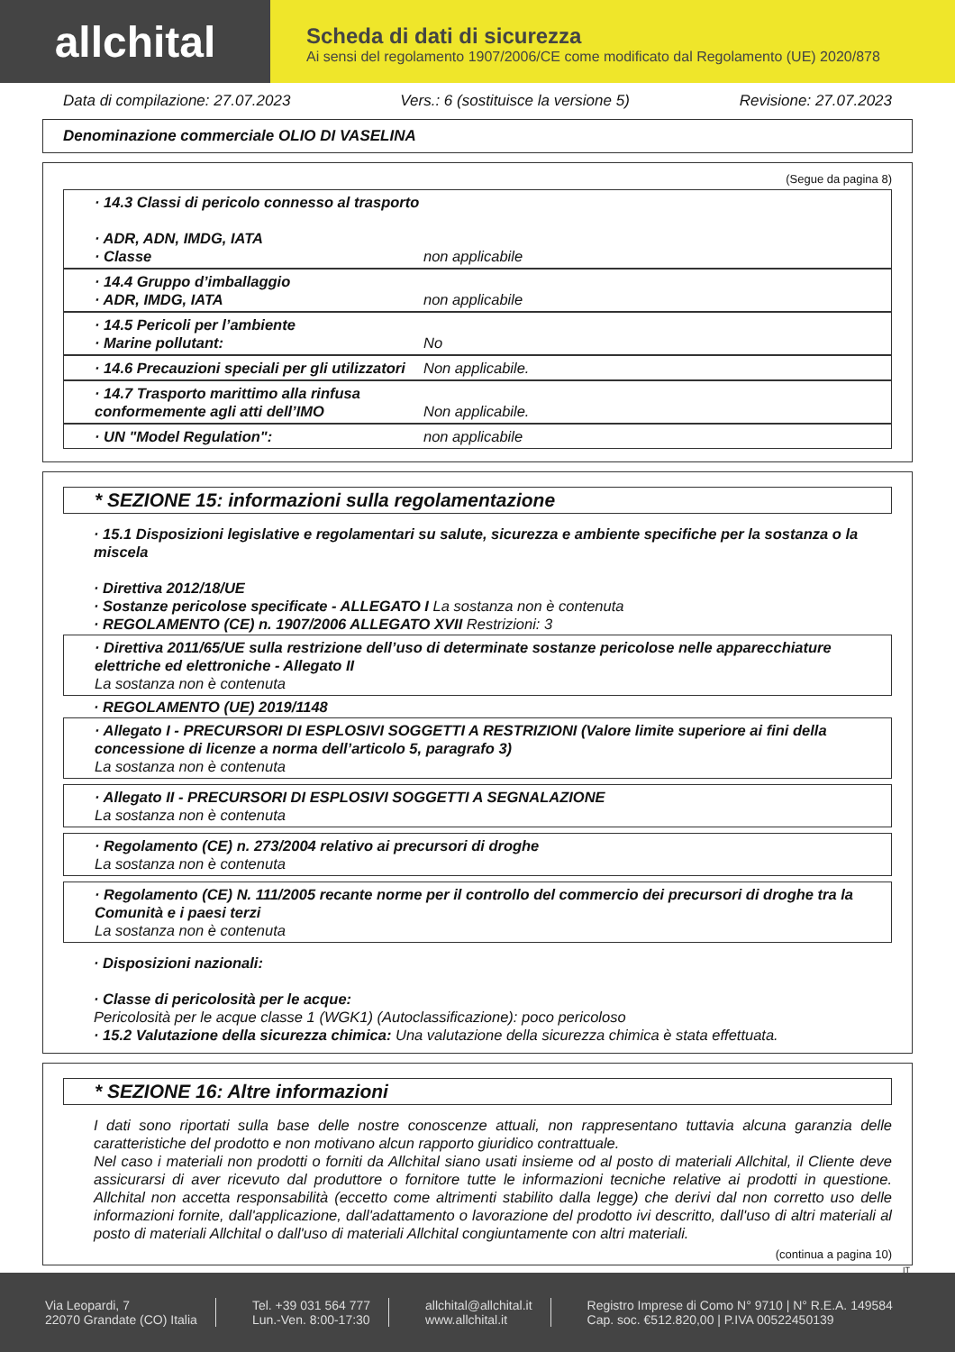allchital
Scheda di dati di sicurezza
Ai sensi del regolamento 1907/2006/CE come modificato dal Regolamento (UE) 2020/878
Data di compilazione: 27.07.2023 Vers.: 6 (sostituisce la versione 5) Revisione: 27.07.2023
Denominazione commerciale OLIO DI VASELINA
(Segue da pagina 8)
· 14.3 Classi di pericolo connesso al trasporto
· ADR, ADN, IMDG, IATA
· Classe non applicabile
· 14.4 Gruppo d’imballaggio
· ADR, IMDG, IATA non applicabile
· 14.5 Pericoli per l’ambiente
· Marine pollutant: No
· 14.6 Precauzioni speciali per gli utilizzatori Non applicabile.
· 14.7 Trasporto marittimo alla rinfusa
conformemente agli atti dell’IMO Non applicabile.
· UN "Model Regulation": non applicabile
* SEZIONE 15: informazioni sulla regolamentazione
· 15.1 Disposizioni legislative e regolamentari su salute, sicurezza e ambiente specifiche per la sostanza o la miscela
· Direttiva 2012/18/UE
· Sostanze pericolose specificate - ALLEGATO I La sostanza non è contenuta
· REGOLAMENTO (CE) n. 1907/2006 ALLEGATO XVII Restrizioni: 3
· Direttiva 2011/65/UE sulla restrizione dell’uso di determinate sostanze pericolose nelle apparecchiature elettriche ed elettroniche - Allegato II
La sostanza non è contenuta
· REGOLAMENTO (UE) 2019/1148
· Allegato I - PRECURSORI DI ESPLOSIVI SOGGETTI A RESTRIZIONI (Valore limite superiore ai fini della concessione di licenze a norma dell’articolo 5, paragrafo 3)
La sostanza non è contenuta
· Allegato II - PRECURSORI DI ESPLOSIVI SOGGETTI A SEGNALAZIONE
La sostanza non è contenuta
· Regolamento (CE) n. 273/2004 relativo ai precursori di droghe
La sostanza non è contenuta
· Regolamento (CE) N. 111/2005 recante norme per il controllo del commercio dei precursori di droghe tra la Comunità e i paesi terzi
La sostanza non è contenuta
· Disposizioni nazionali:
· Classe di pericolosità per le acque:
Pericolosità per le acque classe 1 (WGK1) (Autoclassificazione): poco pericoloso
· 15.2 Valutazione della sicurezza chimica: Una valutazione della sicurezza chimica è stata effettuata.
* SEZIONE 16: Altre informazioni
I dati sono riportati sulla base delle nostre conoscenze attuali, non rappresentano tuttavia alcuna garanzia delle caratteristiche del prodotto e non motivano alcun rapporto giuridico contrattuale.
Nel caso i materiali non prodotti o forniti da Allchital siano usati insieme od al posto di materiali Allchital, il Cliente deve assicurarsi di aver ricevuto dal produttore o fornitore tutte le informazioni tecniche relative ai prodotti in questione. Allchital non accetta responsabilità (eccetto come altrimenti stabilito dalla legge) che derivi dal non corretto uso delle informazioni fornite, dall'applicazione, dall'adattamento o lavorazione del prodotto ivi descritto, dall'uso di altri materiali al posto di materiali Allchital o dall'uso di materiali Allchital congiuntamente con altri materiali.
(continua a pagina 10)
IT
Via Leopardi, 7
22070 Grandate (CO) Italia
Tel. +39 031 564 777
Lun.-Ven. 8:00-17:30
allchital@allchital.it
www.allchital.it
Registro Imprese di Como N° 9710 | N° R.E.A. 149584
Cap. soc. €512.820,00 | P.IVA 00522450139